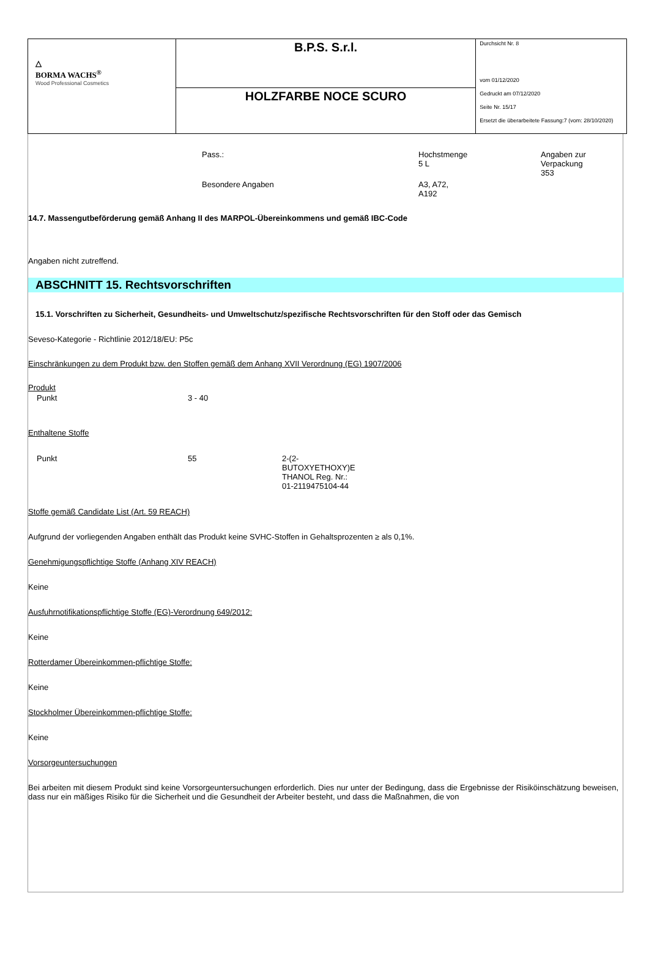| △ BORMA WACHS<sup>®</sup> Wood Professional Cosmetics | B.P.S. S.r.l. | Durchsicht Nr. 8 vom 01/12/2020 Gedruckt am 07/12/2020 Seite Nr. 15/17 Ersetzt die überarbeitete Fassung:7 (vom: 28/10/2020) |
| | HOLZFARBE NOCE SCURO | |
| Pass.: | Hochstmenge 5 L | Angaben zur Verpackung 353 |
| Besondere Angaben | A3, A72, A192 | |
14.7. Massengutbeförderung gemäß Anhang II des MARPOL-Übereinkommens und gemäß IBC-Code
Angaben nicht zutreffend.
ABSCHNITT 15. Rechtsvorschriften
15.1. Vorschriften zu Sicherheit, Gesundheits- und Umweltschutz/spezifische Rechtsvorschriften für den Stoff oder das Gemisch
Seveso-Kategorie - Richtlinie 2012/18/EU: P5c
Einschränkungen zu dem Produkt bzw. den Stoffen gemäß dem Anhang XVII Verordnung (EG) 1907/2006
Produkt
| Punkt | 3 - 40 |
Enthaltene Stoffe
| Punkt | 55 | 2-(2- BUTOXYETHOXY)E THANOL Reg. Nr.: 01-2119475104-44 |
Stoffe gemäß Candidate List (Art. 59 REACH)
Aufgrund der vorliegenden Angaben enthält das Produkt keine SVHC-Stoffen in Gehaltsprozenten ≥ als 0,1%.
Genehmigungspflichtige Stoffe (Anhang XIV REACH)
Keine
Ausfuhrnotifikationspflichtige Stoffe (EG)-Verordnung 649/2012:
Keine
Rotterdamer Übereinkommen-pflichtige Stoffe:
Keine
Stockholmer Übereinkommen-pflichtige Stoffe:
Keine
Vorsorgeuntersuchungen
Bei arbeiten mit diesem Produkt sind keine Vorsorgeuntersuchungen erforderlich. Dies nur unter der Bedingung, dass die Ergebnisse der Risiköinschätzung beweisen, dass nur ein mäßiges Risiko für die Sicherheit und die Gesundheit der Arbeiter besteht, und dass die Maßnahmen, die von